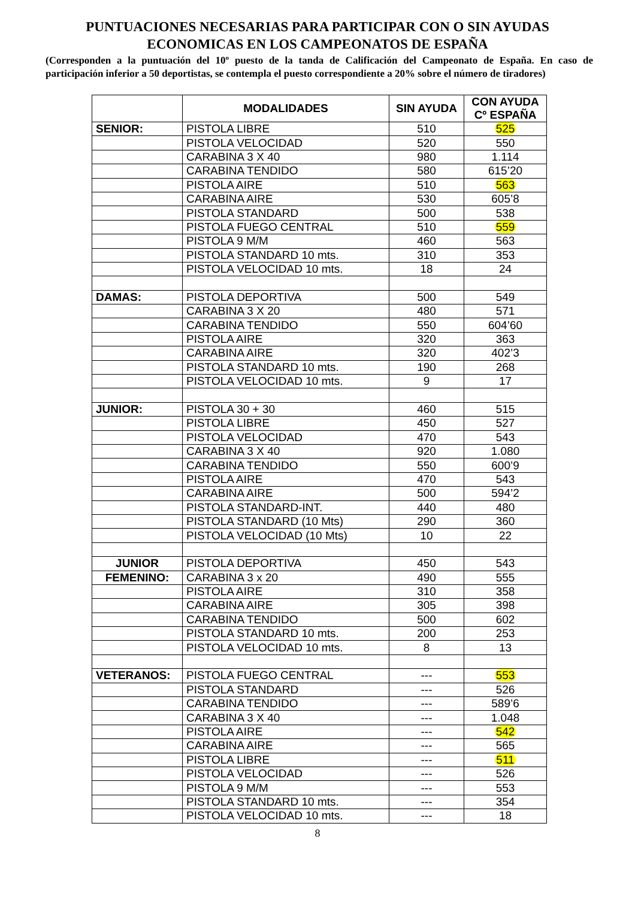PUNTUACIONES NECESARIAS PARA PARTICIPAR CON O SIN AYUDAS ECONOMICAS EN LOS CAMPEONATOS DE ESPAÑA
(Corresponden a la puntuación del 10º puesto de la tanda de Calificación del Campeonato de España. En caso de participación inferior a 50 deportistas, se contempla el puesto correspondiente a 20% sobre el número de tiradores)
| | MODALIDADES | SIN AYUDA | CON AYUDA Cº ESPAÑA |
| --- | --- | --- | --- |
| SENIOR: | PISTOLA LIBRE | 510 | 525 |
| | PISTOLA VELOCIDAD | 520 | 550 |
| | CARABINA 3 X 40 | 980 | 1.114 |
| | CARABINA TENDIDO | 580 | 615’20 |
| | PISTOLA AIRE | 510 | 563 |
| | CARABINA AIRE | 530 | 605’8 |
| | PISTOLA STANDARD | 500 | 538 |
| | PISTOLA FUEGO CENTRAL | 510 | 559 |
| | PISTOLA 9 M/M | 460 | 563 |
| | PISTOLA STANDARD 10 mts. | 310 | 353 |
| | PISTOLA VELOCIDAD 10 mts. | 18 | 24 |
| DAMAS: | PISTOLA DEPORTIVA | 500 | 549 |
| | CARABINA 3 X 20 | 480 | 571 |
| | CARABINA TENDIDO | 550 | 604’60 |
| | PISTOLA AIRE | 320 | 363 |
| | CARABINA AIRE | 320 | 402’3 |
| | PISTOLA STANDARD 10 mts. | 190 | 268 |
| | PISTOLA VELOCIDAD 10 mts. | 9 | 17 |
| JUNIOR: | PISTOLA 30 + 30 | 460 | 515 |
| | PISTOLA LIBRE | 450 | 527 |
| | PISTOLA VELOCIDAD | 470 | 543 |
| | CARABINA 3 X 40 | 920 | 1.080 |
| | CARABINA TENDIDO | 550 | 600’9 |
| | PISTOLA AIRE | 470 | 543 |
| | CARABINA AIRE | 500 | 594’2 |
| | PISTOLA STANDARD-INT. | 440 | 480 |
| | PISTOLA STANDARD (10 Mts) | 290 | 360 |
| | PISTOLA VELOCIDAD (10 Mts) | 10 | 22 |
| JUNIOR | PISTOLA DEPORTIVA | 450 | 543 |
| FEMENINO: | CARABINA 3 x 20 | 490 | 555 |
| | PISTOLA AIRE | 310 | 358 |
| | CARABINA AIRE | 305 | 398 |
| | CARABINA TENDIDO | 500 | 602 |
| | PISTOLA STANDARD 10 mts. | 200 | 253 |
| | PISTOLA VELOCIDAD 10 mts. | 8 | 13 |
| VETERANOS: | PISTOLA FUEGO CENTRAL | --- | 553 |
| | PISTOLA STANDARD | --- | 526 |
| | CARABINA TENDIDO | --- | 589’6 |
| | CARABINA 3 X 40 | --- | 1.048 |
| | PISTOLA AIRE | --- | 542 |
| | CARABINA AIRE | --- | 565 |
| | PISTOLA LIBRE | --- | 511 |
| | PISTOLA VELOCIDAD | --- | 526 |
| | PISTOLA 9 M/M | --- | 553 |
| | PISTOLA STANDARD 10 mts. | --- | 354 |
| | PISTOLA VELOCIDAD 10 mts. | --- | 18 |
8